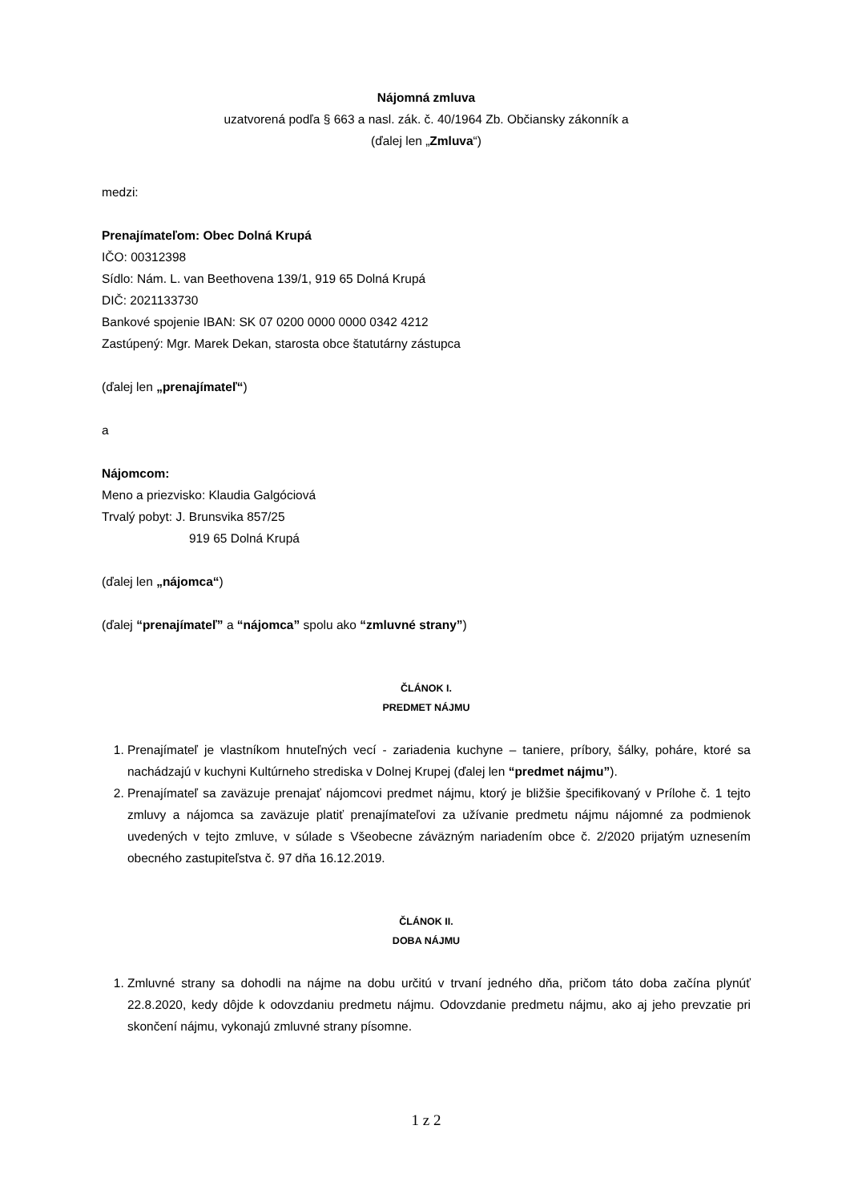Nájomná zmluva
uzatvorená podľa § 663 a nasl. zák. č. 40/1964 Zb. Občiansky zákonník a
(ďalej len „Zmluva“)
medzi:
Prenajímateľom: Obec Dolná Krupá
IČO: 00312398
Sídlo: Nám. L. van Beethovena 139/1, 919 65 Dolná Krupá
DIČ: 2021133730
Bankové spojenie IBAN: SK 07 0200 0000 0000 0342 4212
Zastúpený: Mgr. Marek Dekan, starosta obce štatutárny zástupca
(ďalej len „prenajímateľ“)
a
Nájomcom:
Meno a priezvisko: Klaudia Galgóciová
Trvalý pobyt: J. Brunsvika 857/25
919 65 Dolná Krupá
(ďalej len „nájomca“)
(ďalej “prenajímateľ” a “nájomca” spolu ako “zmluvné strany”)
ČLÁNOK I.
PREDMET NÁJMU
1. Prenajímateľ je vlastníkom hnuteľných vecí - zariadenia kuchyne – taniere, príbory, šálky, poháre, ktoré sa nachádzajú v kuchyni Kultúrneho strediska v Dolnej Krupej (ďalej len “predmet nájmu”).
2. Prenajímateľ sa zaväzuje prenajať nájomcovi predmet nájmu, ktorý je bližšie špecifikovaný v Prílohe č. 1 tejto zmluvy a nájomca sa zaväzuje platiť prenajímateľovi za užívanie predmetu nájmu nájomné za podmienok uvedených v tejto zmluve, v súlade s Všeobecne záväzným nariadením obce č. 2/2020 prijatým uznesením obecného zastupiteľstva č. 97 dňa 16.12.2019.
ČLÁNOK II.
DOBA NÁJMU
1. Zmluvné strany sa dohodli na nájme na dobu určitú v trvaní jedného dňa, pričom táto doba začína plynúť 22.8.2020, kedy dôjde k odovzdaniu predmetu nájmu. Odovzdanie predmetu nájmu, ako aj jeho prevzatie pri skončení nájmu, vykonajú zmluvné strany písomne.
1 z 2